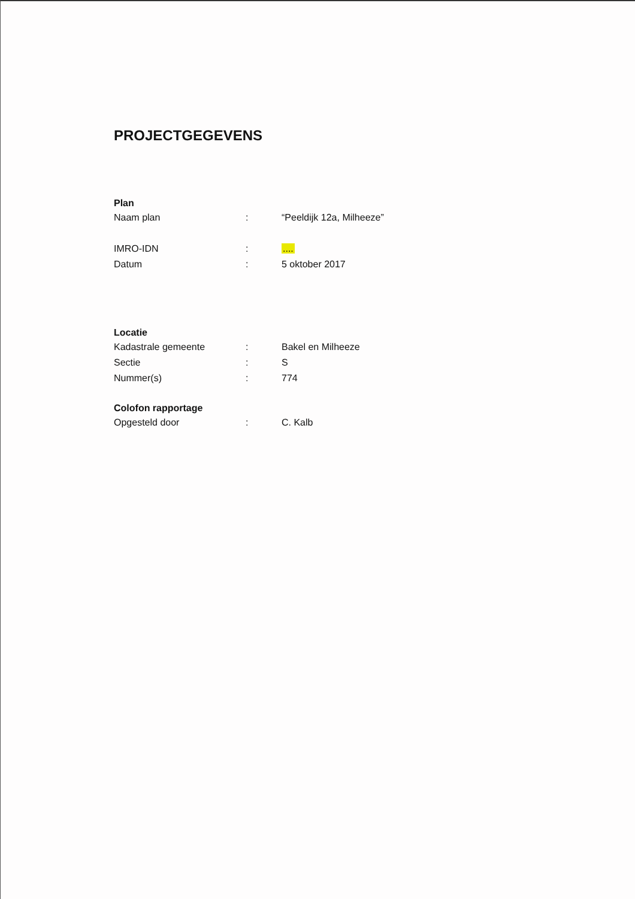PROJECTGEGEVENS
Plan
| Naam plan | : | “Peeldijk 12a, Milheeze” |
| IMRO-IDN | : | .... |
| Datum | : | 5 oktober 2017 |
Locatie
| Kadastrale gemeente | : | Bakel en Milheeze |
| Sectie | : | S |
| Nummer(s) | : | 774 |
Colofon rapportage
| Opgesteld door | : | C. Kalb |